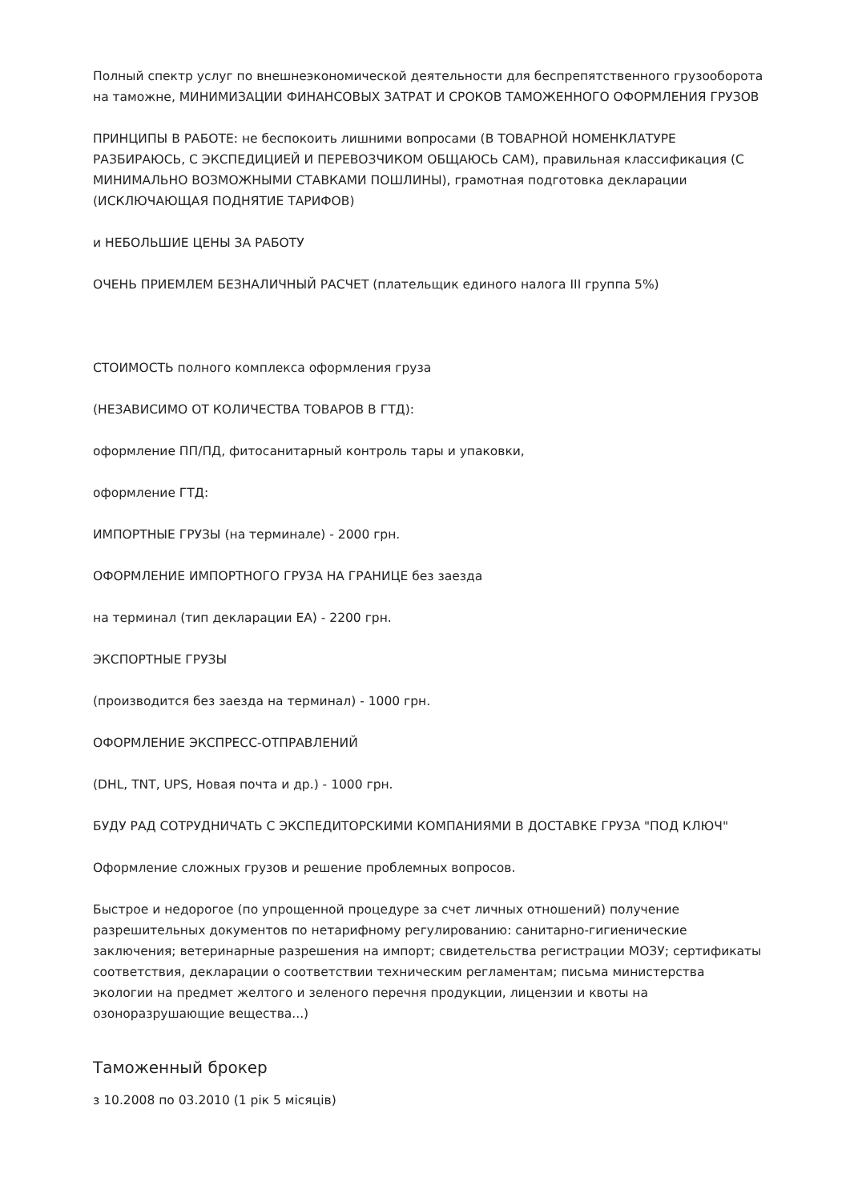Полный спектр услуг по внешнеэкономической деятельности для беспрепятственного грузооборота на таможне, МИНИМИЗАЦИИ ФИНАНСОВЫХ ЗАТРАТ И СРОКОВ ТАМОЖЕННОГО ОФОРМЛЕНИЯ ГРУЗОВ
ПРИНЦИПЫ В РАБОТЕ: не беспокоить лишними вопросами (В ТОВАРНОЙ НОМЕНКЛАТУРЕ РАЗБИРАЮСЬ, С ЭКСПЕДИЦИЕЙ И ПЕРЕВОЗЧИКОМ ОБЩАЮСЬ САМ), правильная классификация (С МИНИМАЛЬНО ВОЗМОЖНЫМИ СТАВКАМИ ПОШЛИНЫ), грамотная подготовка декларации (ИСКЛЮЧАЮЩАЯ ПОДНЯТИЕ ТАРИФОВ)
и НЕБОЛЬШИЕ ЦЕНЫ ЗА РАБОТУ
ОЧЕНЬ ПРИЕМЛЕМ БЕЗНАЛИЧНЫЙ РАСЧЕТ (плательщик единого налога III группа 5%)
СТОИМОСТЬ полного комплекса оформления груза
(НЕЗАВИСИМО ОТ КОЛИЧЕСТВА ТОВАРОВ В ГТД):
оформление ПП/ПД, фитосанитарный контроль тары и упаковки,
оформление ГТД:
ИМПОРТНЫЕ ГРУЗЫ (на терминале) - 2000 грн.
ОФОРМЛЕНИЕ ИМПОРТНОГО ГРУЗА НА ГРАНИЦЕ без заезда
на терминал (тип декларации ЕА) - 2200 грн.
ЭКСПОРТНЫЕ ГРУЗЫ
(производится без заезда на терминал) - 1000 грн.
ОФОРМЛЕНИЕ ЭКСПРЕСС-ОТПРАВЛЕНИЙ
(DHL, TNT, UPS, Новая почта и др.) - 1000 грн.
БУДУ РАД СОТРУДНИЧАТЬ С ЭКСПЕДИТОРСКИМИ КОМПАНИЯМИ В ДОСТАВКЕ ГРУЗА "ПОД КЛЮЧ"
Оформление сложных грузов и решение проблемных вопросов.
Быстрое и недорогое (по упрощенной процедуре за счет личных отношений) получение разрешительных документов по нетарифному регулированию: санитарно-гигиенические заключения; ветеринарные разрешения на импорт; свидетельства регистрации МОЗУ; сертификаты соответствия, декларации о соответствии техническим регламентам; письма министерства экологии на предмет желтого и зеленого перечня продукции, лицензии и квоты на озоноразрушающие вещества...)
Таможенный брокер
з 10.2008 по 03.2010 (1 рік 5 місяців)